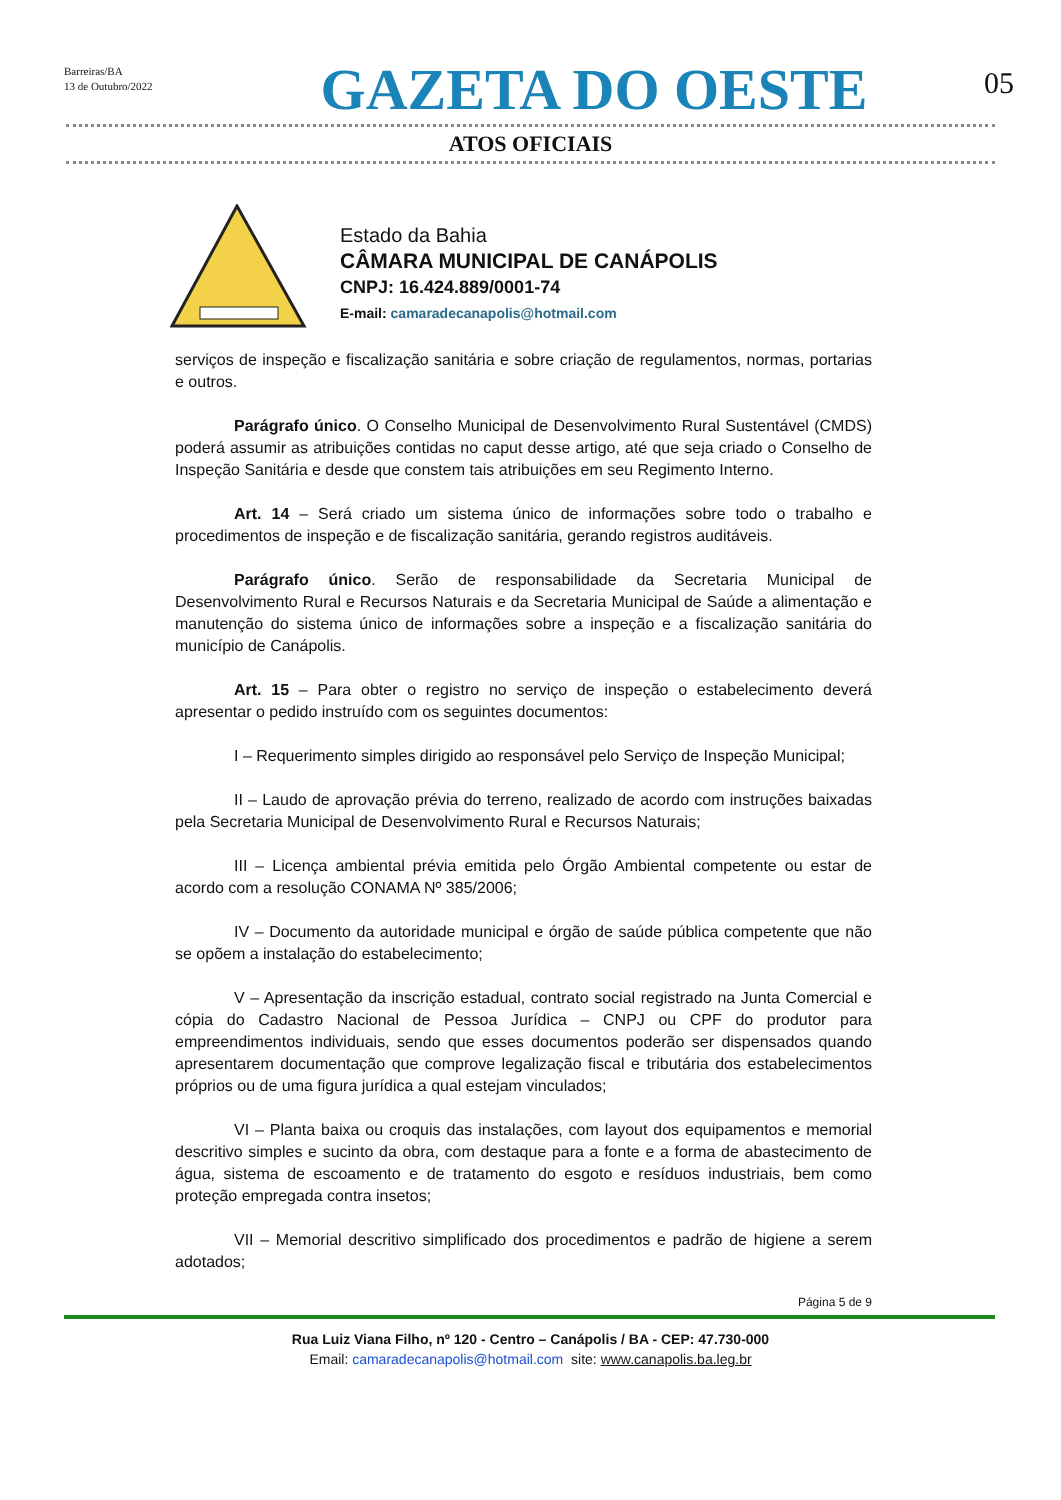Barreiras/BA
13 de Outubro/2022
GAZETA DO OESTE
05
ATOS OFICIAIS
Estado da Bahia
CÂMARA MUNICIPAL DE CANÁPOLIS
CNPJ: 16.424.889/0001-74
E-mail: camaradecanapolis@hotmail.com
serviços de inspeção e fiscalização sanitária e sobre criação de regulamentos, normas, portarias e outros.
Parágrafo único. O Conselho Municipal de Desenvolvimento Rural Sustentável (CMDS) poderá assumir as atribuições contidas no caput desse artigo, até que seja criado o Conselho de Inspeção Sanitária e desde que constem tais atribuições em seu Regimento Interno.
Art. 14 – Será criado um sistema único de informações sobre todo o trabalho e procedimentos de inspeção e de fiscalização sanitária, gerando registros auditáveis.
Parágrafo único. Serão de responsabilidade da Secretaria Municipal de Desenvolvimento Rural e Recursos Naturais e da Secretaria Municipal de Saúde a alimentação e manutenção do sistema único de informações sobre a inspeção e a fiscalização sanitária do município de Canápolis.
Art. 15 – Para obter o registro no serviço de inspeção o estabelecimento deverá apresentar o pedido instruído com os seguintes documentos:
I – Requerimento simples dirigido ao responsável pelo Serviço de Inspeção Municipal;
II – Laudo de aprovação prévia do terreno, realizado de acordo com instruções baixadas pela Secretaria Municipal de Desenvolvimento Rural e Recursos Naturais;
III – Licença ambiental prévia emitida pelo Órgão Ambiental competente ou estar de acordo com a resolução CONAMA Nº 385/2006;
IV – Documento da autoridade municipal e órgão de saúde pública competente que não se opõem a instalação do estabelecimento;
V – Apresentação da inscrição estadual, contrato social registrado na Junta Comercial e cópia do Cadastro Nacional de Pessoa Jurídica – CNPJ ou CPF do produtor para empreendimentos individuais, sendo que esses documentos poderão ser dispensados quando apresentarem documentação que comprove legalização fiscal e tributária dos estabelecimentos próprios ou de uma figura jurídica a qual estejam vinculados;
VI – Planta baixa ou croquis das instalações, com layout dos equipamentos e memorial descritivo simples e sucinto da obra, com destaque para a fonte e a forma de abastecimento de água, sistema de escoamento e de tratamento do esgoto e resíduos industriais, bem como proteção empregada contra insetos;
VII – Memorial descritivo simplificado dos procedimentos e padrão de higiene a serem adotados;
Página 5 de 9
Rua Luiz Viana Filho, nº 120 - Centro – Canápolis / BA - CEP: 47.730-000
Email: camaradecanapolis@hotmail.com site: www.canapolis.ba.leg.br